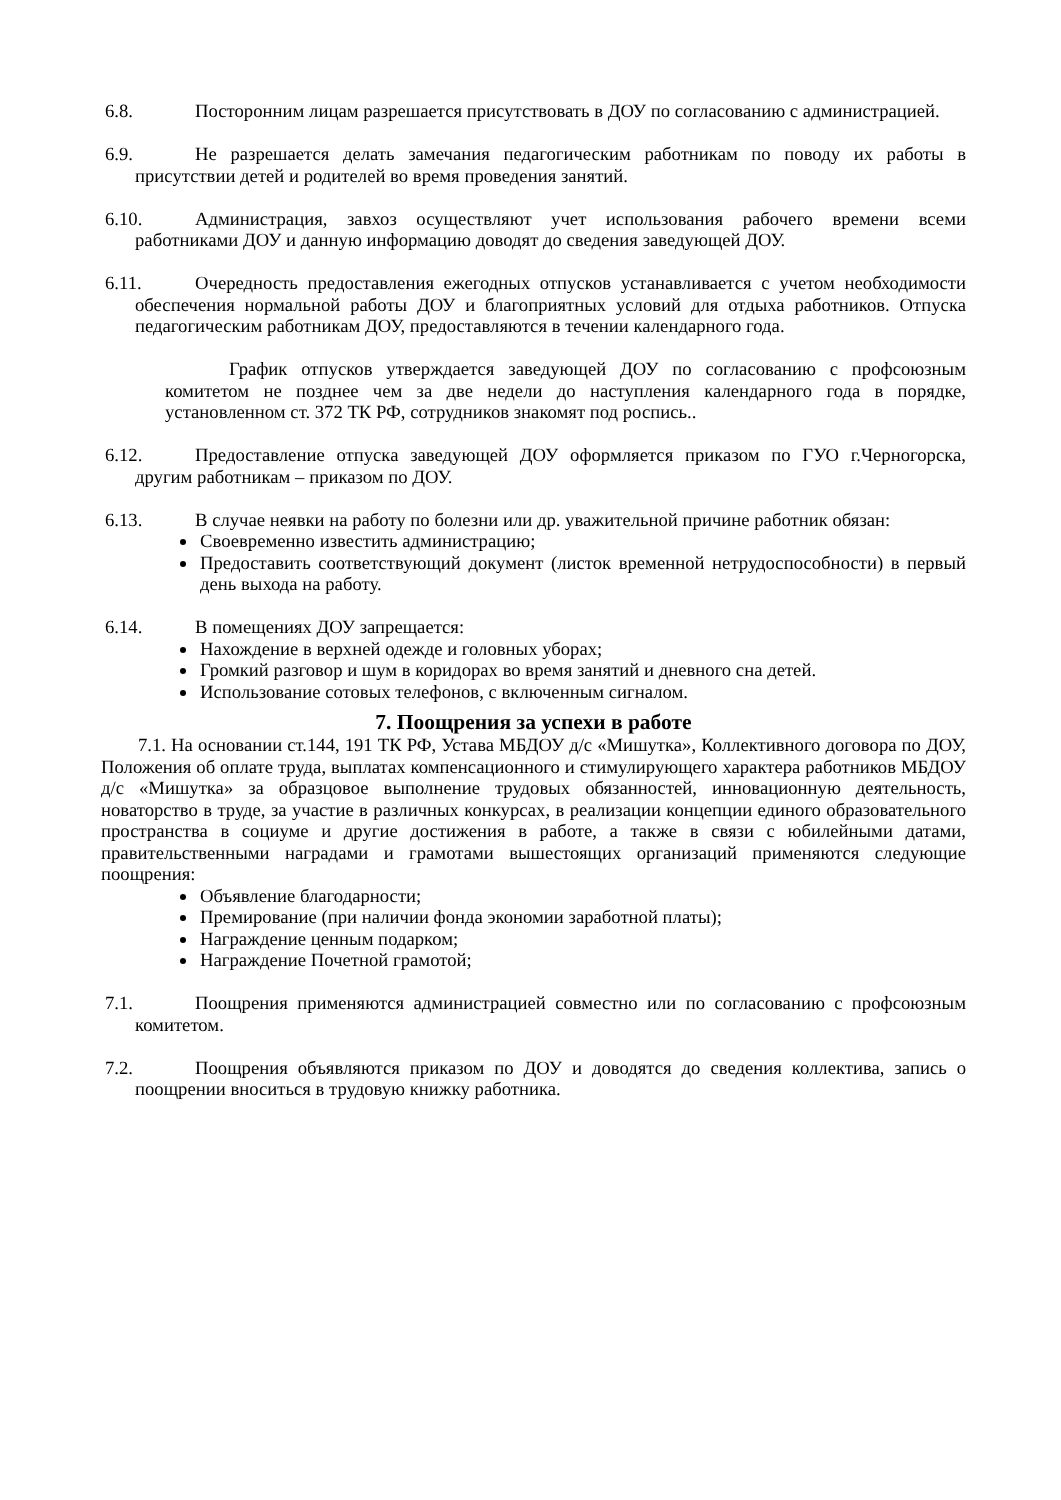6.8. Посторонним лицам разрешается присутствовать в ДОУ по согласованию с администрацией.
6.9. Не разрешается делать замечания педагогическим работникам по поводу их работы в присутствии детей и родителей во время проведения занятий.
6.10. Администрация, завхоз осуществляют учет использования рабочего времени всеми работниками ДОУ и данную информацию доводят до сведения заведующей ДОУ.
6.11. Очередность предоставления ежегодных отпусков устанавливается с учетом необходимости обеспечения нормальной работы ДОУ и благоприятных условий для отдыха работников. Отпуска педагогическим работникам ДОУ, предоставляются в течении календарного года.
График отпусков утверждается заведующей ДОУ по согласованию с профсоюзным комитетом не позднее чем за две недели до наступления календарного года в порядке, установленном ст. 372 ТК РФ, сотрудников знакомят под роспись..
6.12. Предоставление отпуска заведующей ДОУ оформляется приказом по ГУО г.Черногорска, другим работникам – приказом по ДОУ.
6.13. В случае неявки на работу по болезни или др. уважительной причине работник обязан:
Своевременно известить администрацию;
Предоставить соответствующий документ (листок временной нетрудоспособности) в первый день выхода на работу.
6.14. В помещениях ДОУ запрещается:
Нахождение в верхней одежде и головных уборах;
Громкий разговор и шум в коридорах во время занятий и дневного сна детей.
Использование сотовых телефонов, с включенным сигналом.
7. Поощрения за успехи в работе
7.1. На основании ст.144, 191 ТК РФ, Устава МБДОУ д/с «Мишутка», Коллективного договора по ДОУ, Положения об оплате труда, выплатах компенсационного и стимулирующего характера работников МБДОУ д/с «Мишутка» за образцовое выполнение трудовых обязанностей, инновационную деятельность, новаторство в труде, за участие в различных конкурсах, в реализации концепции единого образовательного пространства в социуме и другие достижения в работе, а также в связи с юбилейными датами, правительственными наградами и грамотами вышестоящих организаций применяются следующие поощрения:
Объявление благодарности;
Премирование (при наличии фонда экономии заработной платы);
Награждение ценным подарком;
Награждение Почетной грамотой;
7.1. Поощрения применяются администрацией совместно или по согласованию с профсоюзным комитетом.
7.2. Поощрения объявляются приказом по ДОУ и доводятся до сведения коллектива, запись о поощрении вноситься в трудовую книжку работника.